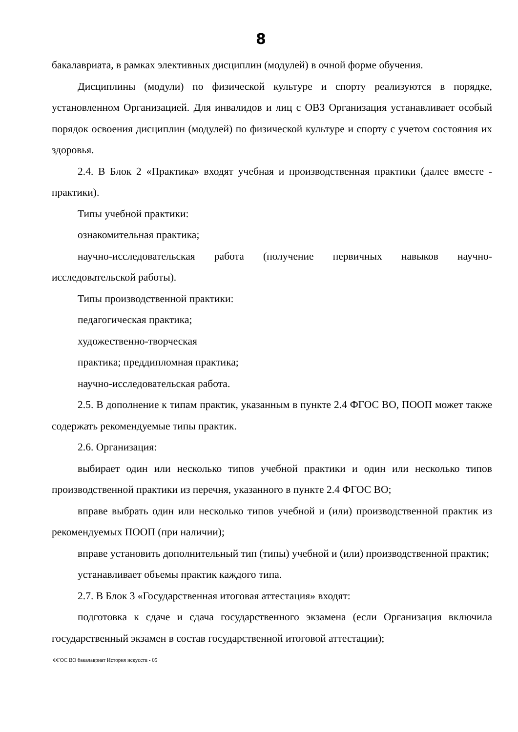8
бакалавриата, в рамках элективных дисциплин (модулей) в очной форме обучения.
Дисциплины (модули) по физической культуре и спорту реализуются в порядке, установленном Организацией. Для инвалидов и лиц с ОВЗ Организация устанавливает особый порядок освоения дисциплин (модулей) по физической культуре и спорту с учетом состояния их здоровья.
2.4. В Блок 2 «Практика» входят учебная и производственная практики (далее вместе - практики).
Типы учебной практики:
ознакомительная практика;
научно-исследовательская работа (получение первичных навыков научно-исследовательской работы).
Типы производственной практики:
педагогическая практика;
художественно-творческая
практика; преддипломная практика;
научно-исследовательская работа.
2.5. В дополнение к типам практик, указанным в пункте 2.4 ФГОС ВО, ПООП может также содержать рекомендуемые типы практик.
2.6. Организация:
выбирает один или несколько типов учебной практики и один или несколько типов производственной практики из перечня, указанного в пункте 2.4 ФГОС ВО;
вправе выбрать один или несколько типов учебной и (или) производственной практик из рекомендуемых ПООП (при наличии);
вправе установить дополнительный тип (типы) учебной и (или) производственной практик;
устанавливает объемы практик каждого типа.
2.7. В Блок 3 «Государственная итоговая аттестация» входят:
подготовка к сдаче и сдача государственного экзамена (если Организация включила государственный экзамен в состав государственной итоговой аттестации);
ФГОС ВО бакалавриат История искусств - 05